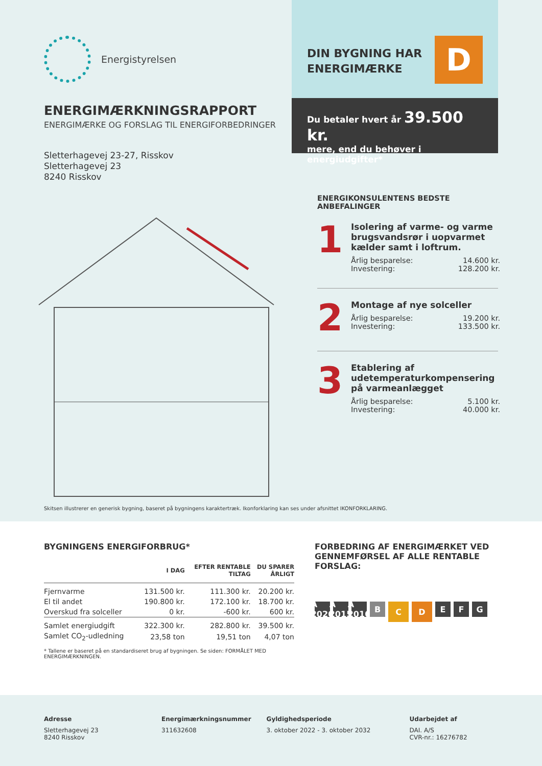Energistyrelsen
ENERGIMÆRKNINGSRAPPORT
ENERGIMÆRKE OG FORSLAG TIL ENERGIFORBEDRINGER
Sletterhagevej 23-27, Risskov
Sletterhagevej 23
8240 Risskov
DIN BYGNING HAR
ENERGIMÆRKE
D
Du betaler hvert år 39.500 kr.
mere, end du behøver i energiudgifter*
ENERGIKONSULENTENS BEDSTE
ANBEFALINGER
1
Isolering af varme- og varme brugsvandsrør i uopvarmet kælder samt i loftrum.
Årlig besparelse: 14.600 kr.
Investering: 128.200 kr.
2
Montage af nye solceller
Årlig besparelse: 19.200 kr.
Investering: 133.500 kr.
3
Etablering af udetemperaturkompensering på varmeanlægget
Årlig besparelse: 5.100 kr.
Investering: 40.000 kr.
Skitsen illustrerer en generisk bygning, baseret på bygningens karaktertræk. Ikonforklaring kan ses under afsnittet IKONFORKLARING.
BYGNINGENS ENERGIFORBRUG*
| | I DAG | EFTER RENTABLE TILTAG | DU SPARER ÅRLIGT |
| --- | --- | --- | --- |
| Fjernvarme | 131.500 kr. | 111.300 kr. | 20.200 kr. |
| El til andet | 190.800 kr. | 172.100 kr. | 18.700 kr. |
| Overskud fra solceller | 0 kr. | -600 kr. | 600 kr. |
| Samlet energiudgift | 322.300 kr. | 282.800 kr. | 39.500 kr. |
| Samlet CO<sub>2</sub>-udledning | 23,58 ton | 19,51 ton | 4,07 ton |
* Tallene er baseret på en standardiseret brug af bygningen. Se siden: FORMÅLET MED ENERGIMÆRKNINGEN.
FORBEDRING AF ENERGIMÆRKET VED GENNEMFØRSEL AF ALLE RENTABLE FORSLAG:
A 2020 A 2015 A 2010 BCDEFG
Adresse
Sletterhagevej 23
8240 Risskov
Energimærkningsnummer
311632608
Gyldighedsperiode
3. oktober 2022 - 3. oktober 2032
Udarbejdet af
DAI. A/S
CVR-nr.: 16276782